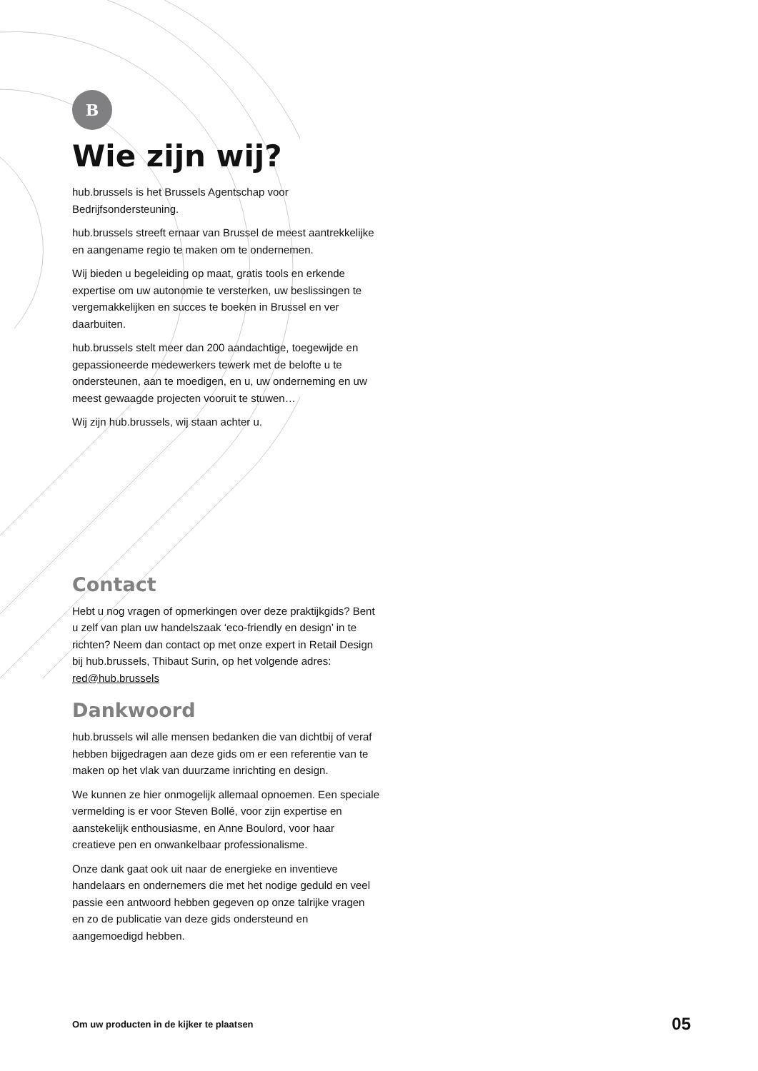B
Wie zijn wij?
hub.brussels is het Brussels Agentschap voor Bedrijfsondersteuning.
hub.brussels streeft ernaar van Brussel de meest aantrekkelijke en aangename regio te maken om te ondernemen.
Wij bieden u begeleiding op maat, gratis tools en erkende expertise om uw autonomie te versterken, uw beslissingen te vergemakkelijken en succes te boeken in Brussel en ver daarbuiten.
hub.brussels stelt meer dan 200 aandachtige, toegewijde en gepassioneerde medewerkers tewerk met de belofte u te ondersteunen, aan te moedigen, en u, uw onderneming en uw meest gewaagde projecten vooruit te stuwen…
Wij zijn hub.brussels, wij staan achter u.
Contact
Hebt u nog vragen of opmerkingen over deze praktijkgids? Bent u zelf van plan uw handelszaak ‘eco-friendly en design’ in te richten? Neem dan contact op met onze expert in Retail Design bij hub.brussels, Thibaut Surin, op het volgende adres: red@hub.brussels
Dankwoord
hub.brussels wil alle mensen bedanken die van dichtbij of veraf hebben bijgedragen aan deze gids om er een referentie van te maken op het vlak van duurzame inrichting en design.
We kunnen ze hier onmogelijk allemaal opnoemen. Een speciale vermelding is er voor Steven Bollé, voor zijn expertise en aanstekelijk enthousiasme, en Anne Boulord, voor haar creatieve pen en onwankelbaar professionalisme.
Onze dank gaat ook uit naar de energieke en inventieve handelaars en ondernemers die met het nodige geduld en veel passie een antwoord hebben gegeven op onze talrijke vragen en zo de publicatie van deze gids ondersteund en aangemoedigd hebben.
Om uw producten in de kijker te plaatsen 05